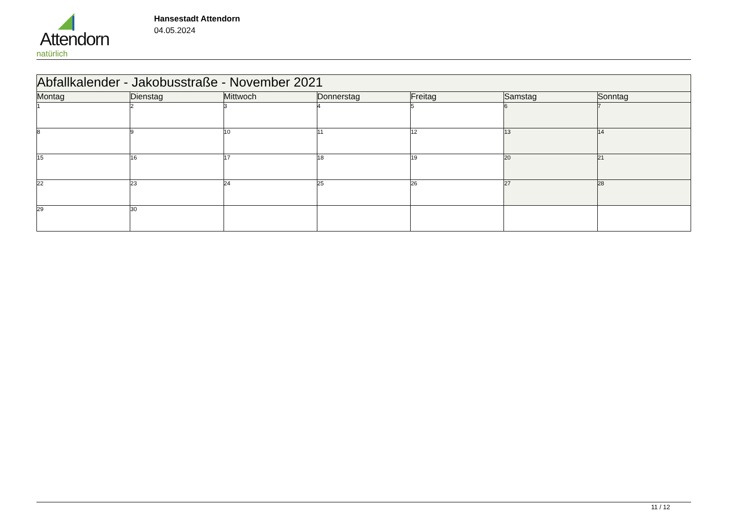Attendorn
natürlich
Hansestadt Attendorn
04.05.2024
| Abfallkalender - Jakobusstraße - November 2021 | | | | | | |
| Montag | Dienstag | Mittwoch | Donnerstag | Freitag | Samstag | Sonntag |
| 1 | 2 | 3 | 4 | 5 | 6 | 7 |
| 8 | 9 | 10 | 11 | 12 | 13 | 14 |
| 15 | 16 | 17 | 18 | 19 | 20 | 21 |
| 22 | 23 | 24 | 25 | 26 | 27 | 28 |
| 29 | 30 | | | | | |
11 / 12